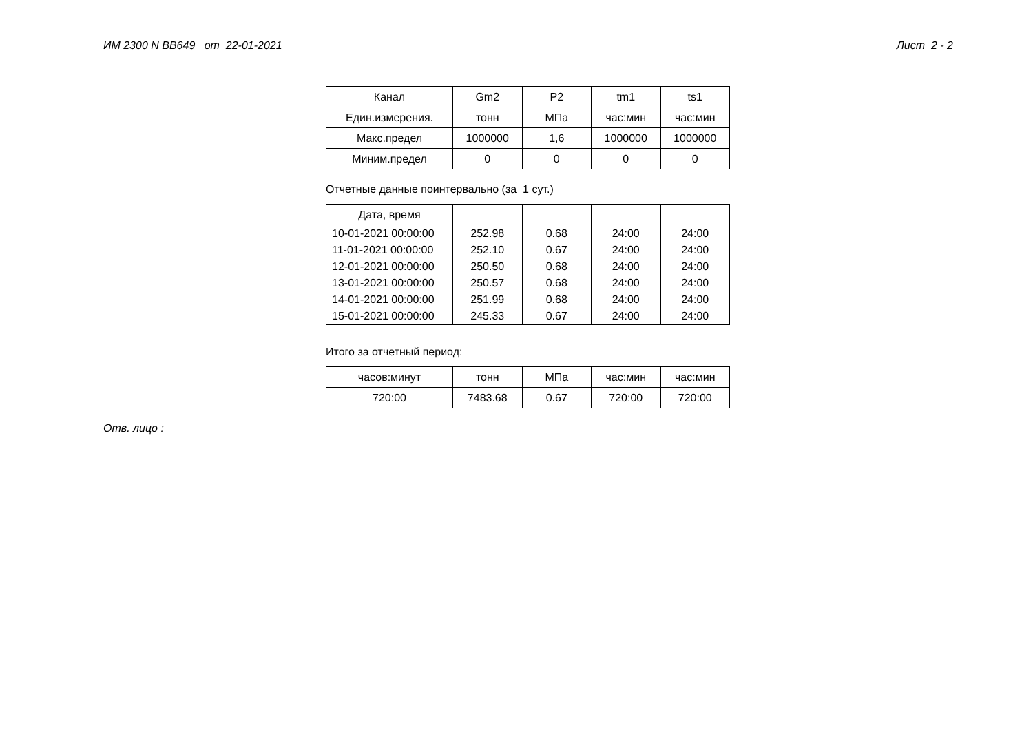ИМ 2300 N BB649 от 22-01-2021 Лист 2 - 2
| Канал | Gm2 | P2 | tm1 | ts1 |
| --- | --- | --- | --- | --- |
| Един.измерения. | тонн | МПа | час:мин | час:мин |
| Макс.предел | 1000000 | 1,6 | 1000000 | 1000000 |
| Миним.предел | 0 | 0 | 0 | 0 |
Отчетные данные поинтервально (за 1 сут.)
| Дата, время | | | | |
| --- | --- | --- | --- | --- |
| 10-01-2021 00:00:00 | 252.98 | 0.68 | 24:00 | 24:00 |
| 11-01-2021 00:00:00 | 252.10 | 0.67 | 24:00 | 24:00 |
| 12-01-2021 00:00:00 | 250.50 | 0.68 | 24:00 | 24:00 |
| 13-01-2021 00:00:00 | 250.57 | 0.68 | 24:00 | 24:00 |
| 14-01-2021 00:00:00 | 251.99 | 0.68 | 24:00 | 24:00 |
| 15-01-2021 00:00:00 | 245.33 | 0.67 | 24:00 | 24:00 |
Итого за отчетный период:
| часов:минут | тонн | МПа | час:мин | час:мин |
| --- | --- | --- | --- | --- |
| 720:00 | 7483.68 | 0.67 | 720:00 | 720:00 |
Отв. лицо :